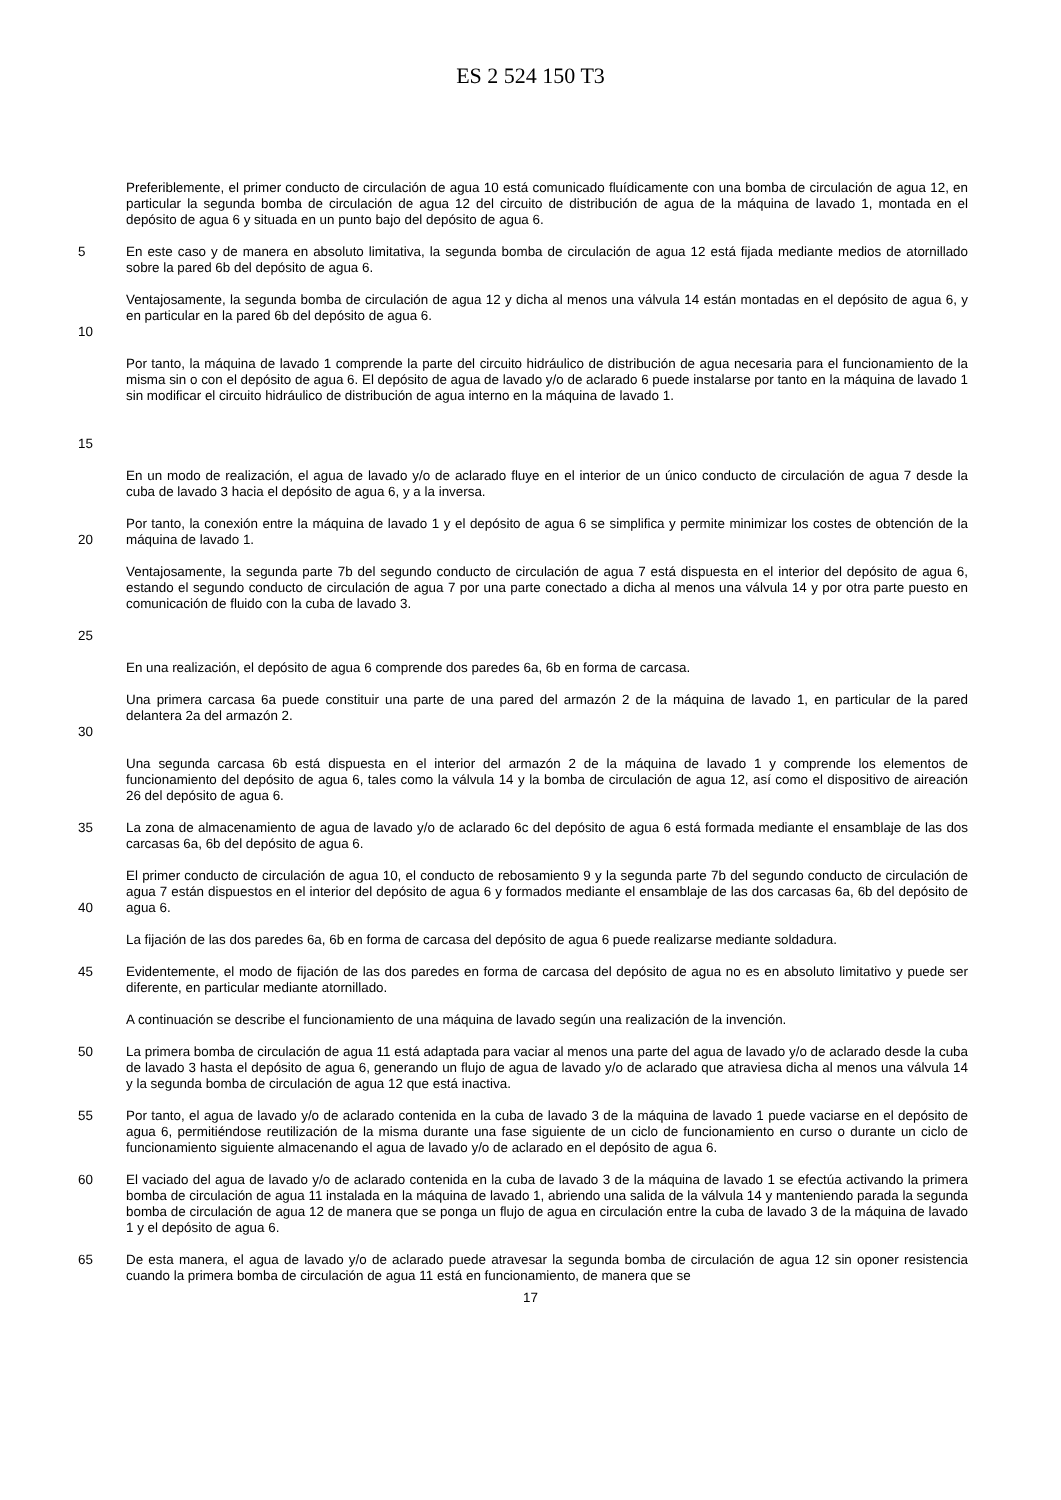ES 2 524 150 T3
Preferiblemente, el primer conducto de circulación de agua 10 está comunicado fluídicamente con una bomba de circulación de agua 12, en particular la segunda bomba de circulación de agua 12 del circuito de distribución de agua de la máquina de lavado 1, montada en el depósito de agua 6 y situada en un punto bajo del depósito de agua 6.
5 En este caso y de manera en absoluto limitativa, la segunda bomba de circulación de agua 12 está fijada mediante medios de atornillado sobre la pared 6b del depósito de agua 6.
10 Ventajosamente, la segunda bomba de circulación de agua 12 y dicha al menos una válvula 14 están montadas en el depósito de agua 6, y en particular en la pared 6b del depósito de agua 6.
15 Por tanto, la máquina de lavado 1 comprende la parte del circuito hidráulico de distribución de agua necesaria para el funcionamiento de la misma sin o con el depósito de agua 6. El depósito de agua de lavado y/o de aclarado 6 puede instalarse por tanto en la máquina de lavado 1 sin modificar el circuito hidráulico de distribución de agua interno en la máquina de lavado 1.
En un modo de realización, el agua de lavado y/o de aclarado fluye en el interior de un único conducto de circulación de agua 7 desde la cuba de lavado 3 hacia el depósito de agua 6, y a la inversa.
20 Por tanto, la conexión entre la máquina de lavado 1 y el depósito de agua 6 se simplifica y permite minimizar los costes de obtención de la máquina de lavado 1.
25 Ventajosamente, la segunda parte 7b del segundo conducto de circulación de agua 7 está dispuesta en el interior del depósito de agua 6, estando el segundo conducto de circulación de agua 7 por una parte conectado a dicha al menos una válvula 14 y por otra parte puesto en comunicación de fluido con la cuba de lavado 3.
En una realización, el depósito de agua 6 comprende dos paredes 6a, 6b en forma de carcasa.
30 Una primera carcasa 6a puede constituir una parte de una pared del armazón 2 de la máquina de lavado 1, en particular de la pared delantera 2a del armazón 2.
Una segunda carcasa 6b está dispuesta en el interior del armazón 2 de la máquina de lavado 1 y comprende los elementos de funcionamiento del depósito de agua 6, tales como la válvula 14 y la bomba de circulación de agua 12, así como el dispositivo de aireación 26 del depósito de agua 6.
35 La zona de almacenamiento de agua de lavado y/o de aclarado 6c del depósito de agua 6 está formada mediante el ensamblaje de las dos carcasas 6a, 6b del depósito de agua 6.
40 El primer conducto de circulación de agua 10, el conducto de rebosamiento 9 y la segunda parte 7b del segundo conducto de circulación de agua 7 están dispuestos en el interior del depósito de agua 6 y formados mediante el ensamblaje de las dos carcasas 6a, 6b del depósito de agua 6.
La fijación de las dos paredes 6a, 6b en forma de carcasa del depósito de agua 6 puede realizarse mediante soldadura.
45 Evidentemente, el modo de fijación de las dos paredes en forma de carcasa del depósito de agua no es en absoluto limitativo y puede ser diferente, en particular mediante atornillado.
A continuación se describe el funcionamiento de una máquina de lavado según una realización de la invención.
50 La primera bomba de circulación de agua 11 está adaptada para vaciar al menos una parte del agua de lavado y/o de aclarado desde la cuba de lavado 3 hasta el depósito de agua 6, generando un flujo de agua de lavado y/o de aclarado que atraviesa dicha al menos una válvula 14 y la segunda bomba de circulación de agua 12 que está inactiva.
55 Por tanto, el agua de lavado y/o de aclarado contenida en la cuba de lavado 3 de la máquina de lavado 1 puede vaciarse en el depósito de agua 6, permitiéndose reutilización de la misma durante una fase siguiente de un ciclo de funcionamiento en curso o durante un ciclo de funcionamiento siguiente almacenando el agua de lavado y/o de aclarado en el depósito de agua 6.
60 El vaciado del agua de lavado y/o de aclarado contenida en la cuba de lavado 3 de la máquina de lavado 1 se efectúa activando la primera bomba de circulación de agua 11 instalada en la máquina de lavado 1, abriendo una salida de la válvula 14 y manteniendo parada la segunda bomba de circulación de agua 12 de manera que se ponga un flujo de agua en circulación entre la cuba de lavado 3 de la máquina de lavado 1 y el depósito de agua 6.
65 De esta manera, el agua de lavado y/o de aclarado puede atravesar la segunda bomba de circulación de agua 12 sin oponer resistencia cuando la primera bomba de circulación de agua 11 está en funcionamiento, de manera que se
17